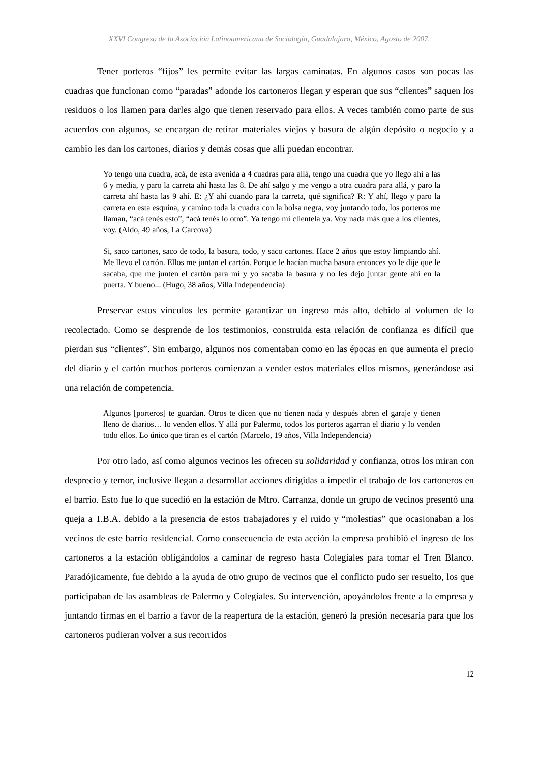XXVI Congreso de la Asociación Latinoamericana de Sociología, Guadalajara, México, Agosto de 2007.
Tener porteros “fijos” les permite evitar las largas caminatas. En algunos casos son pocas las cuadras que funcionan como “paradas” adonde los cartoneros llegan y esperan que sus “clientes” saquen los residuos o los llamen para darles algo que tienen reservado para ellos. A veces también como parte de sus acuerdos con algunos, se encargan de retirar materiales viejos y basura de algún depósito o negocio y a cambio les dan los cartones, diarios y demás cosas que allí puedan encontrar.
Yo tengo una cuadra, acá, de esta avenida a 4 cuadras para allá, tengo una cuadra que yo llego ahí a las 6 y media, y paro la carreta ahí hasta las 8. De ahí salgo y me vengo a otra cuadra para allá, y paro la carreta ahí hasta las 9 ahí. E: ¿Y ahí cuando para la carreta, qué significa? R: Y ahí, llego y paro la carreta en esta esquina, y camino toda la cuadra con la bolsa negra, voy juntando todo, los porteros me llaman, “acá tenés esto”, “acá tenés lo otro”. Ya tengo mi clientela ya. Voy nada más que a los clientes, voy. (Aldo, 49 años, La Carcova)
Si, saco cartones, saco de todo, la basura, todo, y saco cartones. Hace 2 años que estoy limpiando ahí. Me llevo el cartón. Ellos me juntan el cartón. Porque le hacían mucha basura entonces yo le dije que le sacaba, que me junten el cartón para mí y yo sacaba la basura y no les dejo juntar gente ahí en la puerta. Y bueno... (Hugo, 38 años, Villa Independencia)
Preservar estos vínculos les permite garantizar un ingreso más alto, debido al volumen de lo recolectado. Como se desprende de los testimonios, construida esta relación de confianza es difícil que pierdan sus “clientes”. Sin embargo, algunos nos comentaban como en las épocas en que aumenta el precio del diario y el cartón muchos porteros comienzan a vender estos materiales ellos mismos, generándose así una relación de competencia.
Algunos [porteros] te guardan. Otros te dicen que no tienen nada y después abren el garaje y tienen lleno de diarios… lo venden ellos. Y allá por Palermo, todos los porteros agarran el diario y lo venden todo ellos. Lo único que tiran es el cartón (Marcelo, 19 años, Villa Independencia)
Por otro lado, así como algunos vecinos les ofrecen su solidaridad y confianza, otros los miran con desprecio y temor, inclusive llegan a desarrollar acciones dirigidas a impedir el trabajo de los cartoneros en el barrio. Esto fue lo que sucedió en la estación de Mtro. Carranza, donde un grupo de vecinos presentó una queja a T.B.A. debido a la presencia de estos trabajadores y el ruido y “molestias” que ocasionaban a los vecinos de este barrio residencial. Como consecuencia de esta acción la empresa prohibió el ingreso de los cartoneros a la estación obligándolos a caminar de regreso hasta Colegiales para tomar el Tren Blanco. Paradójicamente, fue debido a la ayuda de otro grupo de vecinos que el conflicto pudo ser resuelto, los que participaban de las asambleas de Palermo y Colegiales. Su intervención, apoyándolos frente a la empresa y juntando firmas en el barrio a favor de la reapertura de la estación, generó la presión necesaria para que los cartoneros pudieran volver a sus recorridos
12